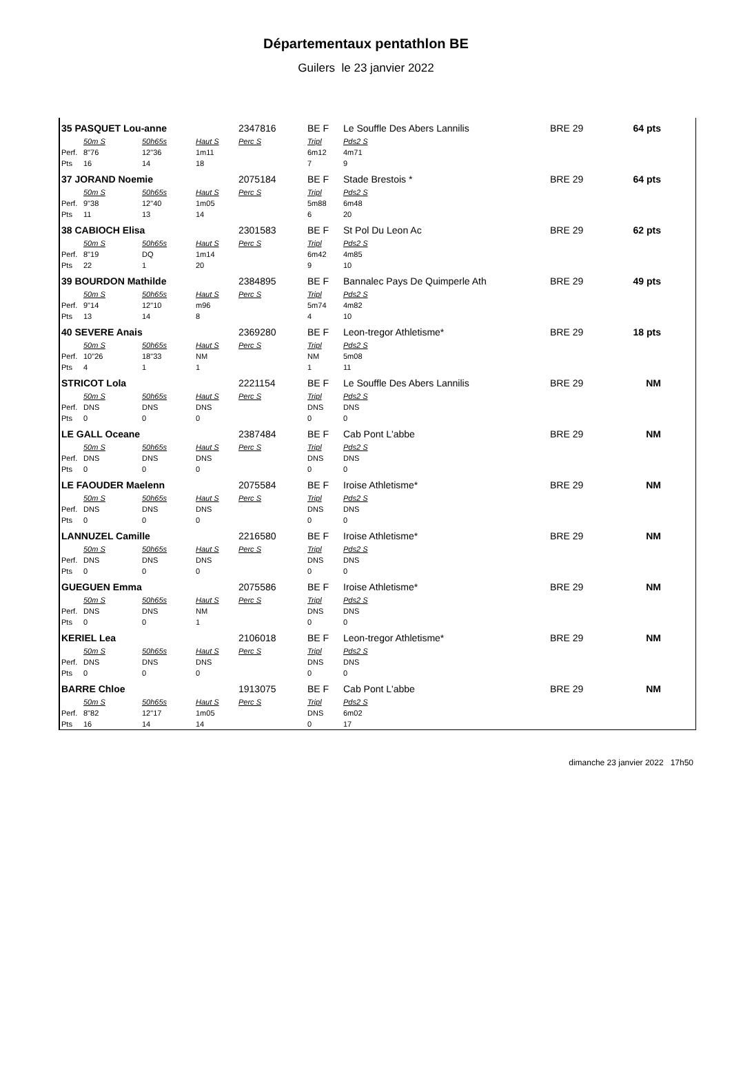Départementaux pentathlon BE
Guilers le 23 janvier 2022
| 35 PASQUET Lou-anne | | | | 2347816 | BE F | Le Souffle Des Abers Lannilis | BRE 29 | 64 pts |
| | 50m S | 50h65s | Haut S | Perc S | Tripl | Pds2 S | | |
| Perf. | 8"76 | 12"36 | 1m11 | | 6m12 | 4m71 | | |
| Pts | 16 | 14 | 18 | | 7 | 9 | | |
| 37 JORAND Noemie | | | | 2075184 | BE F | Stade Brestois * | BRE 29 | 64 pts |
| | 50m S | 50h65s | Haut S | Perc S | Tripl | Pds2 S | | |
| Perf. | 9"38 | 12"40 | 1m05 | | 5m88 | 6m48 | | |
| Pts | 11 | 13 | 14 | | 6 | 20 | | |
| 38 CABIOCH Elisa | | | | 2301583 | BE F | St Pol Du Leon Ac | BRE 29 | 62 pts |
| | 50m S | 50h65s | Haut S | Perc S | Tripl | Pds2 S | | |
| Perf. | 8"19 | DQ | 1m14 | | 6m42 | 4m85 | | |
| Pts | 22 | 1 | 20 | | 9 | 10 | | |
| 39 BOURDON Mathilde | | | | 2384895 | BE F | Bannalec Pays De Quimperle Ath | BRE 29 | 49 pts |
| | 50m S | 50h65s | Haut S | Perc S | Tripl | Pds2 S | | |
| Perf. | 9"14 | 12"10 | m96 | | 5m74 | 4m82 | | |
| Pts | 13 | 14 | 8 | | 4 | 10 | | |
| 40 SEVERE Anais | | | | 2369280 | BE F | Leon-tregor Athletisme* | BRE 29 | 18 pts |
| | 50m S | 50h65s | Haut S | Perc S | Tripl | Pds2 S | | |
| Perf. | 10"26 | 18"33 | NM | | NM | 5m08 | | |
| Pts | 4 | 1 | 1 | | 1 | 11 | | |
| STRICOT Lola | | | | 2221154 | BE F | Le Souffle Des Abers Lannilis | BRE 29 | NM |
| | 50m S | 50h65s | Haut S | Perc S | Tripl | Pds2 S | | |
| Perf. | DNS | DNS | DNS | | DNS | DNS | | |
| Pts | 0 | 0 | 0 | | 0 | 0 | | |
| LE GALL Oceane | | | | 2387484 | BE F | Cab Pont L'abbe | BRE 29 | NM |
| | 50m S | 50h65s | Haut S | Perc S | Tripl | Pds2 S | | |
| Perf. | DNS | DNS | DNS | | DNS | DNS | | |
| Pts | 0 | 0 | 0 | | 0 | 0 | | |
| LE FAOUDER Maelenn | | | | 2075584 | BE F | Iroise Athletisme* | BRE 29 | NM |
| | 50m S | 50h65s | Haut S | Perc S | Tripl | Pds2 S | | |
| Perf. | DNS | DNS | DNS | | DNS | DNS | | |
| Pts | 0 | 0 | 0 | | 0 | 0 | | |
| LANNUZEL Camille | | | | 2216580 | BE F | Iroise Athletisme* | BRE 29 | NM |
| | 50m S | 50h65s | Haut S | Perc S | Tripl | Pds2 S | | |
| Perf. | DNS | DNS | DNS | | DNS | DNS | | |
| Pts | 0 | 0 | 0 | | 0 | 0 | | |
| GUEGUEN Emma | | | | 2075586 | BE F | Iroise Athletisme* | BRE 29 | NM |
| | 50m S | 50h65s | Haut S | Perc S | Tripl | Pds2 S | | |
| Perf. | DNS | DNS | NM | | DNS | DNS | | |
| Pts | 0 | 0 | 1 | | 0 | 0 | | |
| KERIEL Lea | | | | 2106018 | BE F | Leon-tregor Athletisme* | BRE 29 | NM |
| | 50m S | 50h65s | Haut S | Perc S | Tripl | Pds2 S | | |
| Perf. | DNS | DNS | DNS | | DNS | DNS | | |
| Pts | 0 | 0 | 0 | | 0 | 0 | | |
| BARRE Chloe | | | | 1913075 | BE F | Cab Pont L'abbe | BRE 29 | NM |
| | 50m S | 50h65s | Haut S | Perc S | Tripl | Pds2 S | | |
| Perf. | 8"82 | 12"17 | 1m05 | | DNS | 6m02 | | |
| Pts | 16 | 14 | 14 | | 0 | 17 | | |
dimanche 23 janvier 2022 17h50